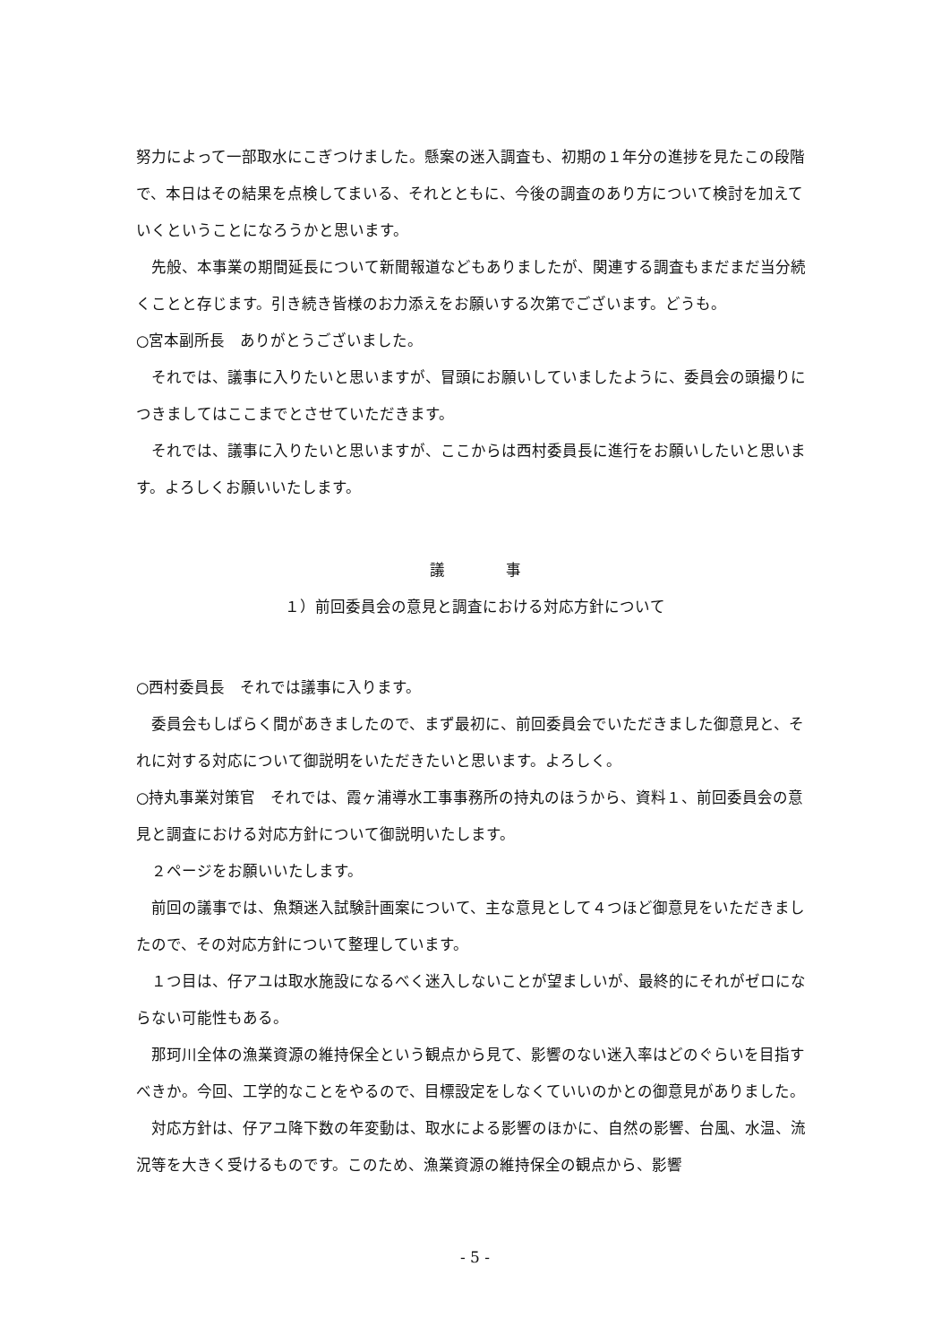努力によって一部取水にこぎつけました。懸案の迷入調査も、初期の１年分の進捗を見たこの段階で、本日はその結果を点検してまいる、それとともに、今後の調査のあり方について検討を加えていくということになろうかと思います。
先般、本事業の期間延長について新聞報道などもありましたが、関連する調査もまだまだ当分続くことと存じます。引き続き皆様のお力添えをお願いする次第でございます。どうも。
○宮本副所長　ありがとうございました。
それでは、議事に入りたいと思いますが、冒頭にお願いしていましたように、委員会の頭撮りにつきましてはここまでとさせていただきます。
それでは、議事に入りたいと思いますが、ここからは西村委員長に進行をお願いしたいと思います。よろしくお願いいたします。
議　　　　事
１）前回委員会の意見と調査における対応方針について
○西村委員長　それでは議事に入ります。
委員会もしばらく間があきましたので、まず最初に、前回委員会でいただきました御意見と、それに対する対応について御説明をいただきたいと思います。よろしく。
○持丸事業対策官　それでは、霞ヶ浦導水工事事務所の持丸のほうから、資料１、前回委員会の意見と調査における対応方針について御説明いたします。
２ページをお願いいたします。
前回の議事では、魚類迷入試験計画案について、主な意見として４つほど御意見をいただきましたので、その対応方針について整理しています。
１つ目は、仔アユは取水施設になるべく迷入しないことが望ましいが、最終的にそれがゼロにならない可能性もある。
那珂川全体の漁業資源の維持保全という観点から見て、影響のない迷入率はどのぐらいを目指すべきか。今回、工学的なことをやるので、目標設定をしなくていいのかとの御意見がありました。
対応方針は、仔アユ降下数の年変動は、取水による影響のほかに、自然の影響、台風、水温、流況等を大きく受けるものです。このため、漁業資源の維持保全の観点から、影響
- 5 -